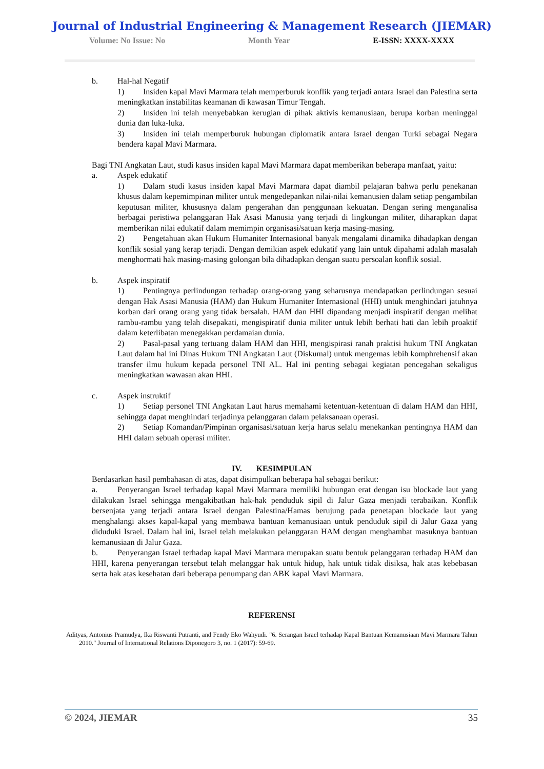Journal of Industrial Engineering & Management Research (JIEMAR)
Volume: No Issue: No Month Year E-ISSN: XXXX-XXXX
b. Hal-hal Negatif
1) Insiden kapal Mavi Marmara telah memperburuk konflik yang terjadi antara Israel dan Palestina serta meningkatkan instabilitas keamanan di kawasan Timur Tengah.
2) Insiden ini telah menyebabkan kerugian di pihak aktivis kemanusiaan, berupa korban meninggal dunia dan luka-luka.
3) Insiden ini telah memperburuk hubungan diplomatik antara Israel dengan Turki sebagai Negara bendera kapal Mavi Marmara.
Bagi TNI Angkatan Laut, studi kasus insiden kapal Mavi Marmara dapat memberikan beberapa manfaat, yaitu:
a. Aspek edukatif
1) Dalam studi kasus insiden kapal Mavi Marmara dapat diambil pelajaran bahwa perlu penekanan khusus dalam kepemimpinan militer untuk mengedepankan nilai-nilai kemanusien dalam setiap pengambilan keputusan militer, khususnya dalam pengerahan dan penggunaan kekuatan. Dengan sering menganalisa berbagai peristiwa pelanggaran Hak Asasi Manusia yang terjadi di lingkungan militer, diharapkan dapat memberikan nilai edukatif dalam memimpin organisasi/satuan kerja masing-masing.
2) Pengetahuan akan Hukum Humaniter Internasional banyak mengalami dinamika dihadapkan dengan konflik sosial yang kerap terjadi. Dengan demikian aspek edukatif yang lain untuk dipahami adalah masalah menghormati hak masing-masing golongan bila dihadapkan dengan suatu persoalan konflik sosial.
b. Aspek inspiratif
1) Pentingnya perlindungan terhadap orang-orang yang seharusnya mendapatkan perlindungan sesuai dengan Hak Asasi Manusia (HAM) dan Hukum Humaniter Internasional (HHI) untuk menghindari jatuhnya korban dari orang orang yang tidak bersalah. HAM dan HHI dipandang menjadi inspiratif dengan melihat rambu-rambu yang telah disepakati, mengispiratif dunia militer untuk lebih berhati hati dan lebih proaktif dalam keterlibatan menegakkan perdamaian dunia.
2) Pasal-pasal yang tertuang dalam HAM dan HHI, mengispirasi ranah praktisi hukum TNI Angkatan Laut dalam hal ini Dinas Hukum TNI Angkatan Laut (Diskumal) untuk mengemas lebih komphrehensif akan transfer ilmu hukum kepada personel TNI AL. Hal ini penting sebagai kegiatan pencegahan sekaligus meningkatkan wawasan akan HHI.
c. Aspek instruktif
1) Setiap personel TNI Angkatan Laut harus memahami ketentuan-ketentuan di dalam HAM dan HHI, sehingga dapat menghindari terjadinya pelanggaran dalam pelaksanaan operasi.
2) Setiap Komandan/Pimpinan organisasi/satuan kerja harus selalu menekankan pentingnya HAM dan HHI dalam sebuah operasi militer.
IV. KESIMPULAN
Berdasarkan hasil pembahasan di atas, dapat disimpulkan beberapa hal sebagai berikut:
a. Penyerangan Israel terhadap kapal Mavi Marmara memiliki hubungan erat dengan isu blockade laut yang dilakukan Israel sehingga mengakibatkan hak-hak penduduk sipil di Jalur Gaza menjadi terabaikan. Konflik bersenjata yang terjadi antara Israel dengan Palestina/Hamas berujung pada penetapan blockade laut yang menghalangi akses kapal-kapal yang membawa bantuan kemanusiaan untuk penduduk sipil di Jalur Gaza yang diduduki Israel. Dalam hal ini, Israel telah melakukan pelanggaran HAM dengan menghambat masuknya bantuan kemanusiaan di Jalur Gaza.
b. Penyerangan Israel terhadap kapal Mavi Marmara merupakan suatu bentuk pelanggaran terhadap HAM dan HHI, karena penyerangan tersebut telah melanggar hak untuk hidup, hak untuk tidak disiksa, hak atas kebebasan serta hak atas kesehatan dari beberapa penumpang dan ABK kapal Mavi Marmara.
REFERENSI
Adityas, Antonius Pramudya, Ika Riswanti Putranti, and Fendy Eko Wahyudi. "6. Serangan Israel terhadap Kapal Bantuan Kemanusiaan Mavi Marmara Tahun 2010." Journal of International Relations Diponegoro 3, no. 1 (2017): 59-69.
© 2024, JIEMAR 35